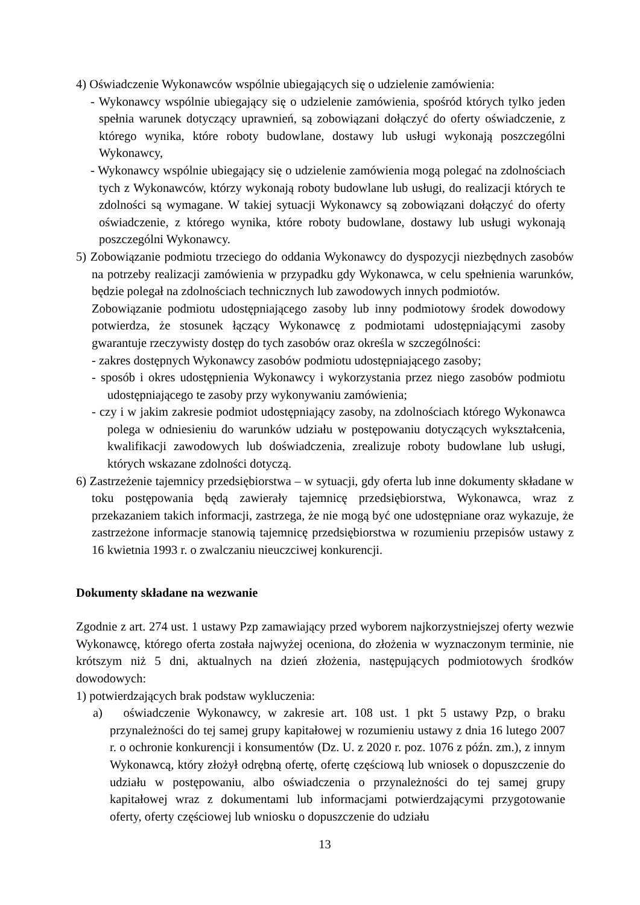4) Oświadczenie Wykonawców wspólnie ubiegających się o udzielenie zamówienia:
- Wykonawcy wspólnie ubiegający się o udzielenie zamówienia, spośród których tylko jeden spełnia warunek dotyczący uprawnień, są zobowiązani dołączyć do oferty oświadczenie, z którego wynika, które roboty budowlane, dostawy lub usługi wykonają poszczególni Wykonawcy,
- Wykonawcy wspólnie ubiegający się o udzielenie zamówienia mogą polegać na zdolnościach tych z Wykonawców, którzy wykonają roboty budowlane lub usługi, do realizacji których te zdolności są wymagane. W takiej sytuacji Wykonawcy są zobowiązani dołączyć do oferty oświadczenie, z którego wynika, które roboty budowlane, dostawy lub usługi wykonają poszczególni Wykonawcy.
5) Zobowiązanie podmiotu trzeciego do oddania Wykonawcy do dyspozycji niezbędnych zasobów na potrzeby realizacji zamówienia w przypadku gdy Wykonawca, w celu spełnienia warunków, będzie polegał na zdolnościach technicznych lub zawodowych innych podmiotów.
Zobowiązanie podmiotu udostępniającego zasoby lub inny podmiotowy środek dowodowy potwierdza, że stosunek łączący Wykonawcę z podmiotami udostępniającymi zasoby gwarantuje rzeczywisty dostęp do tych zasobów oraz określa w szczególności:
- zakres dostępnych Wykonawcy zasobów podmiotu udostępniającego zasoby;
- sposób i okres udostępnienia Wykonawcy i wykorzystania przez niego zasobów podmiotu udostępniającego te zasoby przy wykonywaniu zamówienia;
- czy i w jakim zakresie podmiot udostępniający zasoby, na zdolnościach którego Wykonawca polega w odniesieniu do warunków udziału w postępowaniu dotyczących wykształcenia, kwalifikacji zawodowych lub doświadczenia, zrealizuje roboty budowlane lub usługi, których wskazane zdolności dotyczą.
6) Zastrzeżenie tajemnicy przedsiębiorstwa – w sytuacji, gdy oferta lub inne dokumenty składane w toku postępowania będą zawierały tajemnicę przedsiębiorstwa, Wykonawca, wraz z przekazaniem takich informacji, zastrzega, że nie mogą być one udostępniane oraz wykazuje, że zastrzeżone informacje stanowią tajemnicę przedsiębiorstwa w rozumieniu przepisów ustawy z 16 kwietnia 1993 r. o zwalczaniu nieuczciwej konkurencji.
Dokumenty składane na wezwanie
Zgodnie z art. 274 ust. 1 ustawy Pzp zamawiający przed wyborem najkorzystniejszej oferty wezwie Wykonawcę, którego oferta została najwyżej oceniona, do złożenia w wyznaczonym terminie, nie krótszym niż 5 dni, aktualnych na dzień złożenia, następujących podmiotowych środków dowodowych:
1) potwierdzających brak podstaw wykluczenia:
a) oświadczenie Wykonawcy, w zakresie art. 108 ust. 1 pkt 5 ustawy Pzp, o braku przynależności do tej samej grupy kapitałowej w rozumieniu ustawy z dnia 16 lutego 2007 r. o ochronie konkurencji i konsumentów (Dz. U. z 2020 r. poz. 1076 z późn. zm.), z innym Wykonawcą, który złożył odrębną ofertę, ofertę częściową lub wniosek o dopuszczenie do udziału w postępowaniu, albo oświadczenia o przynależności do tej samej grupy kapitałowej wraz z dokumentami lub informacjami potwierdzającymi przygotowanie oferty, oferty częściowej lub wniosku o dopuszczenie do udziału
13